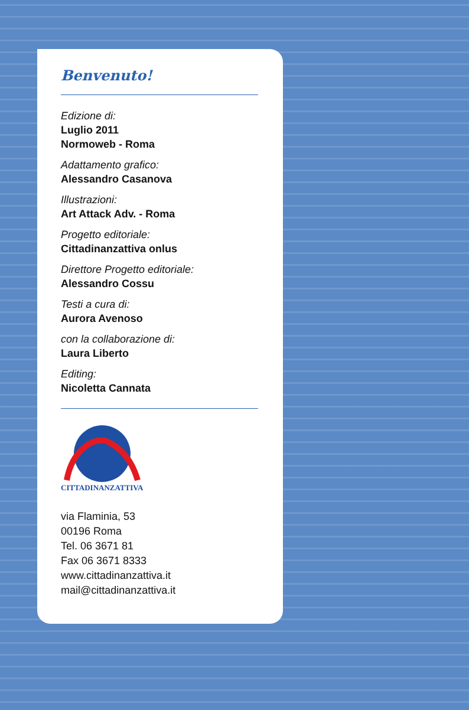Benvenuto!
Edizione di:
Luglio 2011
Normoweb - Roma
Adattamento grafico:
Alessandro Casanova
Illustrazioni:
Art Attack Adv. - Roma
Progetto editoriale:
Cittadinanzattiva onlus
Direttore Progetto editoriale:
Alessandro Cossu
Testi a cura di:
Aurora Avenoso
con la collaborazione di:
Laura Liberto
Editing:
Nicoletta Cannata
CITTADINANZATTIVA
via Flaminia, 53
00196 Roma
Tel. 06 3671 81
Fax 06 3671 8333
www.cittadinanzattiva.it
mail@cittadinanzattiva.it